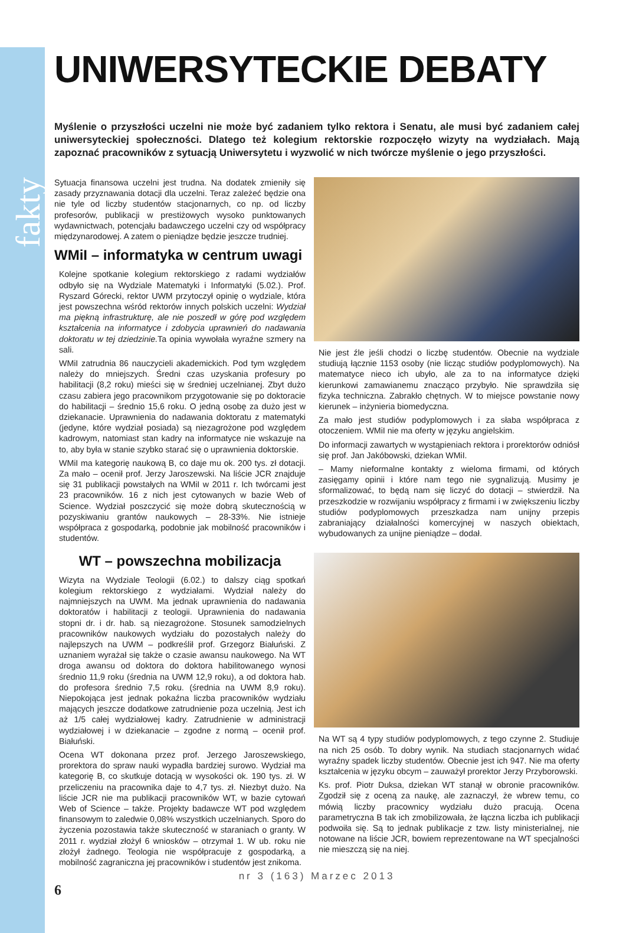fakty
UNIWERSYTECKIE DEBATY
Myślenie o przyszłości uczelni nie może być zadaniem tylko rektora i Senatu, ale musi być zadaniem całej uniwersyteckiej społeczności. Dlatego też kolegium rektorskie rozpoczęło wizyty na wydziałach. Mają zapoznać pracowników z sytuacją Uniwersytetu i wyzwolić w nich twórcze myślenie o jego przyszłości.
Sytuacja finansowa uczelni jest trudna. Na dodatek zmieniły się zasady przyznawania dotacji dla uczelni. Teraz zależeć będzie ona nie tyle od liczby studentów stacjonarnych, co np. od liczby profesorów, publikacji w prestiżowych wysoko punktowanych wydawnictwach, potencjału badawczego uczelni czy od współpracy międzynarodowej. A zatem o pieniądze będzie jeszcze trudniej.
WMiI – informatyka w centrum uwagi
Kolejne spotkanie kolegium rektorskiego z radami wydziałów odbyło się na Wydziale Matematyki i Informatyki (5.02.). Prof. Ryszard Górecki, rektor UWM przytoczył opinię o wydziale, która jest powszechna wśród rektorów innych polskich uczelni: Wydział ma piękną infrastrukturę, ale nie poszedł w górę pod względem kształcenia na informatyce i zdobycia uprawnień do nadawania doktoratu w tej dziedzinie. Ta opinia wywołała wyraźne szmery na sali.
WMiI zatrudnia 86 nauczycieli akademickich. Pod tym względem należy do mniejszych. Średni czas uzyskania profesury po habilitacji (8,2 roku) mieści się w średniej uczelnianej. Zbyt dużo czasu zabiera jego pracownikom przygotowanie się po doktoracie do habilitacji – średnio 15,6 roku. O jedną osobę za dużo jest w dziekanacie. Uprawnienia do nadawania doktoratu z matematyki (jedyne, które wydział posiada) są niezagrożone pod względem kadrowym, natomiast stan kadry na informatyce nie wskazuje na to, aby była w stanie szybko starać się o uprawnienia doktorskie.
WMiI ma kategorię naukową B, co daje mu ok. 200 tys. zł dotacji. Za mało – ocenił prof. Jerzy Jaroszewski. Na liście JCR znajduje się 31 publikacji powstałych na WMiI w 2011 r. Ich twórcami jest 23 pracowników. 16 z nich jest cytowanych w bazie Web of Science. Wydział poszczycić się może dobrą skutecznością w pozyskiwaniu grantów naukowych – 28-33%. Nie istnieje współpraca z gospodarką, podobnie jak mobilność pracowników i studentów.
WT – powszechna mobilizacja
Wizyta na Wydziale Teologii (6.02.) to dalszy ciąg spotkań kolegium rektorskiego z wydziałami. Wydział należy do najmniejszych na UWM. Ma jednak uprawnienia do nadawania doktoratów i habilitacji z teologii. Uprawnienia do nadawania stopni dr. i dr. hab. są niezagrożone. Stosunek samodzielnych pracowników naukowych wydziału do pozostałych należy do najlepszych na UWM – podkreślił prof. Grzegorz Białuński. Z uznaniem wyrażał się także o czasie awansu naukowego. Na WT droga awansu od doktora do doktora habilitowanego wynosi średnio 11,9 roku (średnia na UWM 12,9 roku), a od doktora hab. do profesora średnio 7,5 roku. (średnia na UWM 8,9 roku). Niepokojąca jest jednak pokaźna liczba pracowników wydziału mających jeszcze dodatkowe zatrudnienie poza uczelnią. Jest ich aż 1/5 całej wydziałowej kadry. Zatrudnienie w administracji wydziałowej i w dziekanacie – zgodne z normą – ocenił prof. Białuński.
Ocena WT dokonana przez prof. Jerzego Jaroszewskiego, prorektora do spraw nauki wypadła bardziej surowo. Wydział ma kategorię B, co skutkuje dotacją w wysokości ok. 190 tys. zł. W przeliczeniu na pracownika daje to 4,7 tys. zł. Niezbyt dużo. Na liście JCR nie ma publikacji pracowników WT, w bazie cytowań Web of Science – także. Projekty badawcze WT pod względem finansowym to zaledwie 0,08% wszystkich uczelnianych. Sporo do życzenia pozostawia także skuteczność w staraniach o granty. W 2011 r. wydział złożył 6 wniosków – otrzymał 1. W ub. roku nie złożył żadnego. Teologia nie współpracuje z gospodarką, a mobilność zagraniczna jej pracowników i studentów jest znikoma.
Nie jest źle jeśli chodzi o liczbę studentów. Obecnie na wydziale studiują łącznie 1153 osoby (nie licząc studiów podyplomowych). Na matematyce nieco ich ubyło, ale za to na informatyce dzięki kierunkowi zamawianemu znacząco przybyło. Nie sprawdziła się fizyka techniczna. Zabrakło chętnych. W to miejsce powstanie nowy kierunek – inżynieria biomedyczna.
Za mało jest studiów podyplomowych i za słaba współpraca z otoczeniem. WMiI nie ma oferty w języku angielskim.
Do informacji zawartych w wystąpieniach rektora i prorektorów odniósł się prof. Jan Jakóbowski, dziekan WMiI.
– Mamy nieformalne kontakty z wieloma firmami, od których zasięgamy opinii i które nam tego nie sygnalizują. Musimy je sformalizować, to będą nam się liczyć do dotacji – stwierdził. Na przeszkodzie w rozwijaniu współpracy z firmami i w zwiększeniu liczby studiów podyplomowych przeszkadza nam unijny przepis zabraniający działalności komercyjnej w naszych obiektach, wybudowanych za unijne pieniądze – dodał.
Na WT są 4 typy studiów podyplomowych, z tego czynne 2. Studiuje na nich 25 osób. To dobry wynik. Na studiach stacjonarnych widać wyraźny spadek liczby studentów. Obecnie jest ich 947. Nie ma oferty kształcenia w języku obcym – zauważył prorektor Jerzy Przyborowski.
Ks. prof. Piotr Duksa, dziekan WT stanął w obronie pracowników. Zgodził się z oceną za naukę, ale zaznaczył, że wbrew temu, co mówią liczby pracownicy wydziału dużo pracują. Ocena parametryczna B tak ich zmobilizowała, że łączna liczba ich publikacji podwoiła się. Są to jednak publikacje z tzw. listy ministerialnej, nie notowane na liście JCR, bowiem reprezentowane na WT specjalności nie mieszczą się na niej.
nr 3 (163) Marzec 2013
6